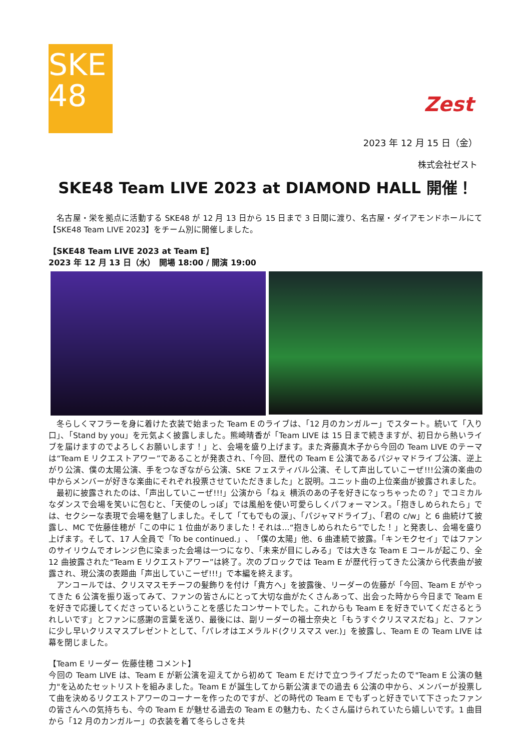SKE
48
Zest
2023 年 12 月 15 日（金）
株式会社ゼスト
SKE48 Team LIVE 2023 at DIAMOND HALL 開催！
　名古屋・栄を拠点に活動する SKE48 が 12 月 13 日から 15 日まで 3 日間に渡り、名古屋・ダイアモンドホールにて【SKE48 Team LIVE 2023】をチーム別に開催しました。
【SKE48 Team LIVE 2023 at Team E】
2023 年 12 月 13 日（水）　開場 18:00 / 開演 19:00
　冬らしくマフラーを身に着けた衣装で始まった Team E のライブは、「12 月のカンガルー」でスタート。続いて「入り口」、「Stand by you」を元気よく披露しました。熊崎晴香が「Team LIVE は 15 日まで続きますが、初日から熱いライブを届けますのでよろしくお願いします！」と、会場を盛り上げます。また斉藤真木子から今回の Team LIVE のテーマは“Team E リクエストアワー”であることが発表され、「今回、歴代の Team E 公演であるパジャマドライブ公演、逆上がり公演、僕の太陽公演、手をつなぎながら公演、SKE フェスティバル公演、そして声出していこーぜ!!!公演の楽曲の中からメンバーが好きな楽曲にそれぞれ投票させていただきました」と説明。ユニット曲の上位楽曲が披露されました。
　最初に披露されたのは、「声出していこーぜ!!!」公演から「ねぇ 横浜のあの子を好きになっちゃったの？」でコミカルなダンスで会場を笑いに包むと、「天使のしっぽ」では風船を使い可愛らしくパフォーマンス。「抱きしめられたら」では、セクシーな表現で会場を魅了しました。そして「てもでもの涙」、「パジャマドライブ」、「君の c/w」と 6 曲続けて披露し、MC で佐藤佳穂が「この中に 1 位曲がありました！それは…“抱きしめられたら”でした！」と発表し、会場を盛り上げます。そして、17 人全員で「To be continued.」、「僕の太陽」他、6 曲連続で披露。「キンモクセイ」ではファンのサイリウムでオレンジ色に染まった会場は一つになり、「未来が目にしみる」では大きな Team E コールが起こり、全 12 曲披露された“Team E リクエストアワー”は終了。次のブロックでは Team E が歴代行ってきた公演から代表曲が披露され、現公演の表題曲「声出していこーぜ!!!」で本編を終えます。
　アンコールでは、クリスマスモチーフの髪飾りを付け「貴方へ」を披露後、リーダーの佐藤が「今回、Team E がやってきた 6 公演を振り返ってみて、ファンの皆さんにとって大切な曲がたくさんあって、出会った時から今日まで Team E を好きで応援してくださっているということを感じたコンサートでした。これからも Team E を好きでいてくださるとうれしいです」とファンに感謝の言葉を送り、最後には、副リーダーの福士奈央と「もうすぐクリスマスだね」と、ファンに少し早いクリスマスプレゼントとして、「パレオはエメラルド(クリスマス ver.)」を披露し、Team E の Team LIVE は幕を閉じました。
【Team E リーダー 佐藤佳穂 コメント】
今回の Team LIVE は、Team E が新公演を迎えてから初めて Team E だけで立つライブだったので"Team E 公演の魅力"を込めたセットリストを組みました。Team E が誕生してから新公演までの過去 6 公演の中から、メンバーが投票して曲を決めるリクエストアワーのコーナーを作ったのですが、どの時代の Team E でもずっと好きでいて下さったファンの皆さんへの気持ちも、今の Team E が魅せる過去の Team E の魅力も、たくさん届けられていたら嬉しいです。1 曲目から「12 月のカンガルー」の衣装を着て冬らしさを共